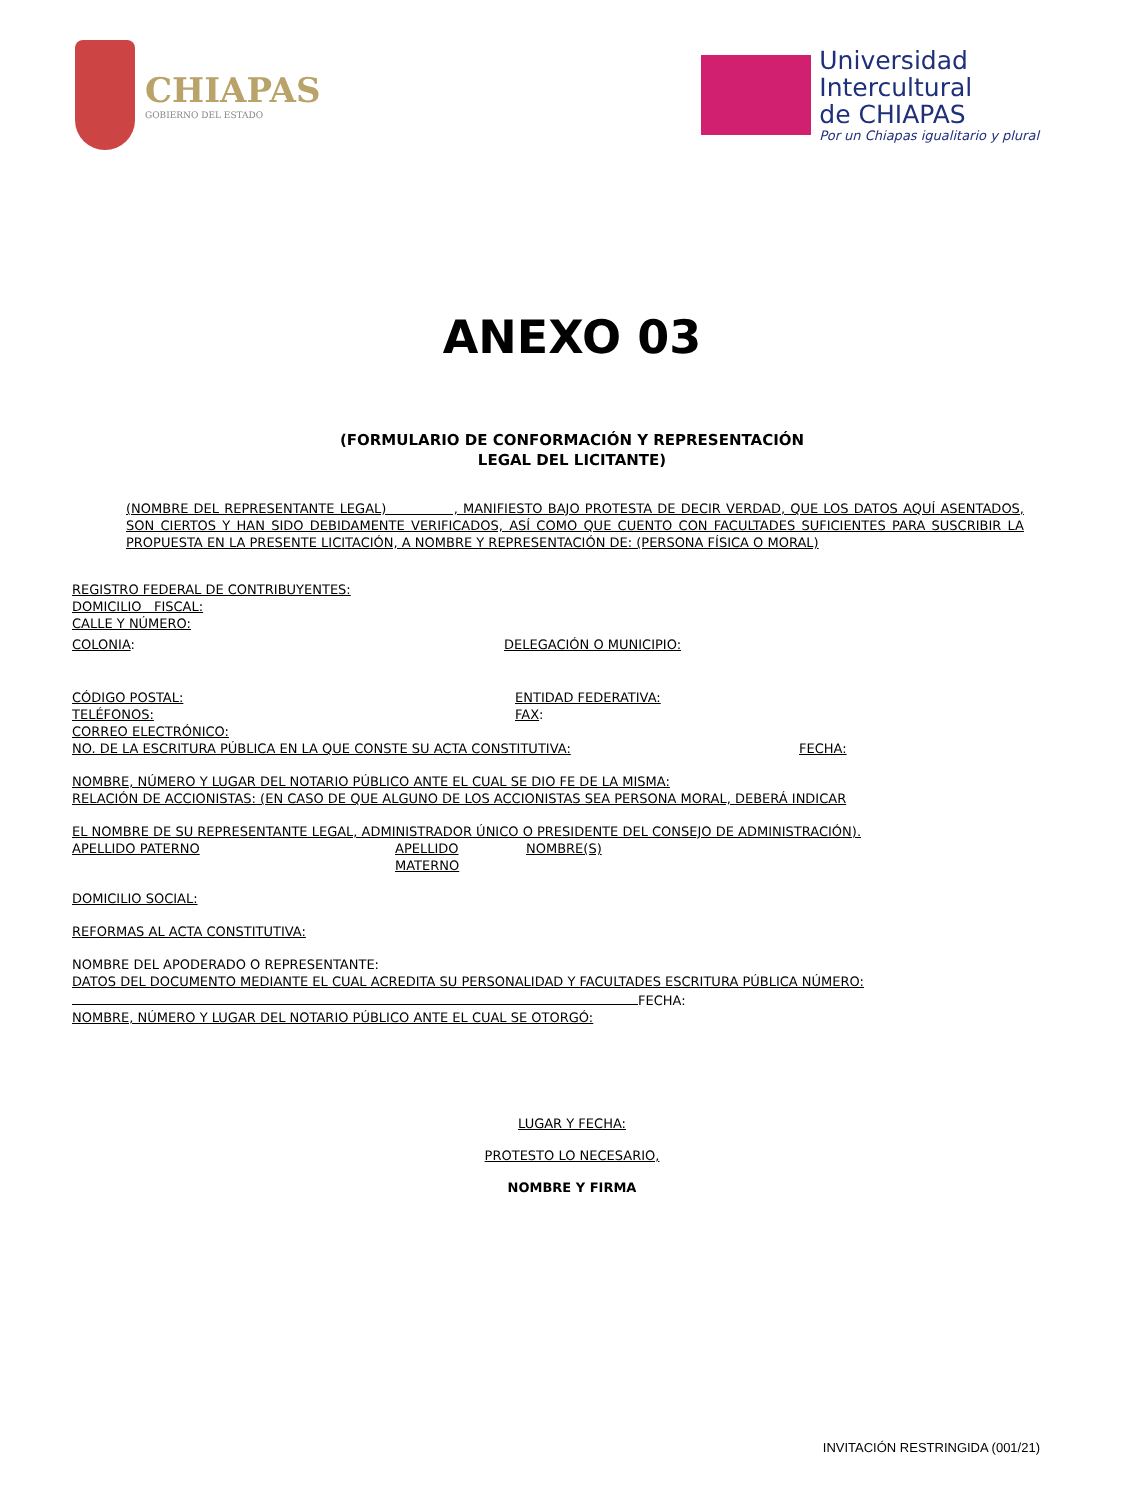CHIAPAS
GOBIERNO DEL ESTADO
Universidad
Intercultural
de CHIAPAS
Por un Chiapas igualitario y plural
ANEXO 03
(FORMULARIO DE CONFORMACIÓN Y REPRESENTACIÓN
LEGAL DEL LICITANTE)
(NOMBRE DEL REPRESENTANTE LEGAL) , MANIFIESTO BAJO PROTESTA DE DECIR VERDAD, QUE LOS DATOS AQUÍ ASENTADOS, SON CIERTOS Y HAN SIDO DEBIDAMENTE VERIFICADOS, ASÍ COMO QUE CUENTO CON FACULTADES SUFICIENTES PARA SUSCRIBIR LA PROPUESTA EN LA PRESENTE LICITACIÓN, A NOMBRE Y REPRESENTACIÓN DE: (PERSONA FÍSICA O MORAL)
REGISTRO FEDERAL DE CONTRIBUYENTES:
DOMICILIO FISCAL:
CALLE Y NÚMERO:
COLONIA: DELEGACIÓN O MUNICIPIO:
CÓDIGO POSTAL: ENTIDAD FEDERATIVA:
TELÉFONOS: FAX:
CORREO ELECTRÓNICO:
NO. DE LA ESCRITURA PÚBLICA EN LA QUE CONSTE SU ACTA CONSTITUTIVA: FECHA:
NOMBRE, NÚMERO Y LUGAR DEL NOTARIO PÚBLICO ANTE EL CUAL SE DIO FE DE LA MISMA:
RELACIÓN DE ACCIONISTAS: (EN CASO DE QUE ALGUNO DE LOS ACCIONISTAS SEA PERSONA MORAL, DEBERÁ INDICAR
EL NOMBRE DE SU REPRESENTANTE LEGAL, ADMINISTRADOR ÚNICO O PRESIDENTE DEL CONSEJO DE ADMINISTRACIÓN).
APELLIDO PATERNO APELLIDO MATERNO NOMBRE(S)
DOMICILIO SOCIAL:
REFORMAS AL ACTA CONSTITUTIVA:
NOMBRE DEL APODERADO O REPRESENTANTE:
DATOS DEL DOCUMENTO MEDIANTE EL CUAL ACREDITA SU PERSONALIDAD Y FACULTADES ESCRITURA PÚBLICA NÚMERO:
FECHA:
NOMBRE, NÚMERO Y LUGAR DEL NOTARIO PÚBLICO ANTE EL CUAL SE OTORGÓ:
LUGAR Y FECHA:
PROTESTO LO NECESARIO,
NOMBRE Y FIRMA
INVITACIÓN RESTRINGIDA (001/21)